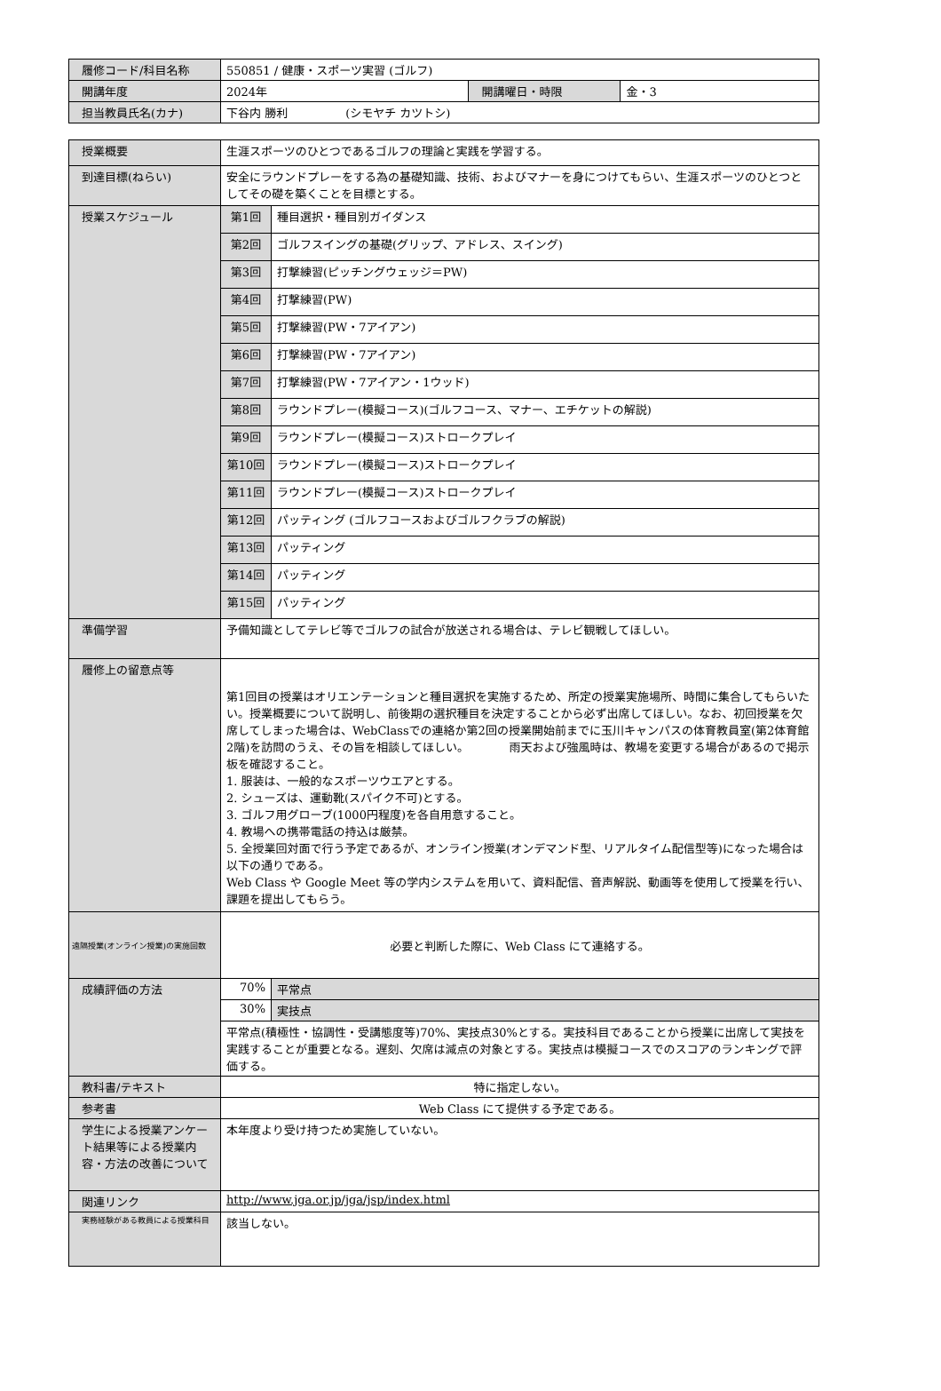| 履修コード/科目名称 | 550851 / 健康・スポーツ実習 (ゴルフ) | | |
| 開講年度 | 2024年 | 開講曜日・時限 | 金・3 |
| 担当教員氏名(カナ) | 下谷内 勝利 (シモヤチ カツトシ) | | |
| 授業概要 | 生涯スポーツのひとつであるゴルフの理論と実践を学習する。 | |
| 到達目標(ねらい) | 安全にラウンドプレーをする為の基礎知識、技術、およびマナーを身につけてもらい、生涯スポーツのひとつとしてその礎を築くことを目標とする。 | |
| 授業スケジュール | 第1回 | 種目選択・種目別ガイダンス |
| | 第2回 | ゴルフスイングの基礎(グリップ、アドレス、スイング) |
| | 第3回 | 打撃練習(ピッチングウェッジ＝PW) |
| | 第4回 | 打撃練習(PW) |
| | 第5回 | 打撃練習(PW・7アイアン) |
| | 第6回 | 打撃練習(PW・7アイアン) |
| | 第7回 | 打撃練習(PW・7アイアン・1ウッド) |
| | 第8回 | ラウンドプレー(模擬コース)(ゴルフコース、マナー、エチケットの解説) |
| | 第9回 | ラウンドプレー(模擬コース)ストロークプレイ |
| | 第10回 | ラウンドプレー(模擬コース)ストロークプレイ |
| | 第11回 | ラウンドプレー(模擬コース)ストロークプレイ |
| | 第12回 | パッティング (ゴルフコースおよびゴルフクラブの解説) |
| | 第13回 | パッティング |
| | 第14回 | パッティング |
| | 第15回 | パッティング |
| 準備学習 | 予備知識としてテレビ等でゴルフの試合が放送される場合は、テレビ観戦してほしい。 | |
| 履修上の留意点等 | 第1回目の授業はオリエンテーションと種目選択を実施するため、所定の授業実施場所、時間に集合してもらいたい。授業概要について説明し、前後期の選択種目を決定することから必ず出席してほしい。なお、初回授業を欠席してしまった場合は、WebClassでの連絡か第2回の授業開始前までに玉川キャンパスの体育教員室(第2体育館2階)を訪問のうえ、その旨を相談してほしい。 雨天および強風時は、教場を変更する場合があるので掲示板を確認すること。 1. 服装は、一般的なスポーツウエアとする。 2. シューズは、運動靴(スパイク不可)とする。 3. ゴルフ用グローブ(1000円程度)を各自用意すること。 4. 教場への携帯電話の持込は厳禁。 5. 全授業回対面で行う予定であるが、オンライン授業(オンデマンド型、リアルタイム配信型等)になった場合は以下の通りである。 Web Class や Google Meet 等の学内システムを用いて、資料配信、音声解説、動画等を使用して授業を行い、課題を提出してもらう。 | |
| 遠隔授業(オンライン授業)の実施回数 | 必要と判断した際に、Web Class にて連絡する。 | |
| 成績評価の方法 | 70% | 平常点 |
| | 30% | 実技点 |
| | 平常点(積極性・協調性・受講態度等)70%、実技点30%とする。実技科目であることから授業に出席して実技を実践することが重要となる。遅刻、欠席は減点の対象とする。実技点は模擬コースでのスコアのランキングで評価する。 | |
| 教科書/テキスト | 特に指定しない。 | |
| 参考書 | Web Class にて提供する予定である。 | |
| 学生による授業アンケート結果等による授業内容・方法の改善について | 本年度より受け持つため実施していない。 | |
| 関連リンク | http://www.jga.or.jp/jga/jsp/index.html | |
| 実務経験がある教員による授業科目 | 該当しない。 | |